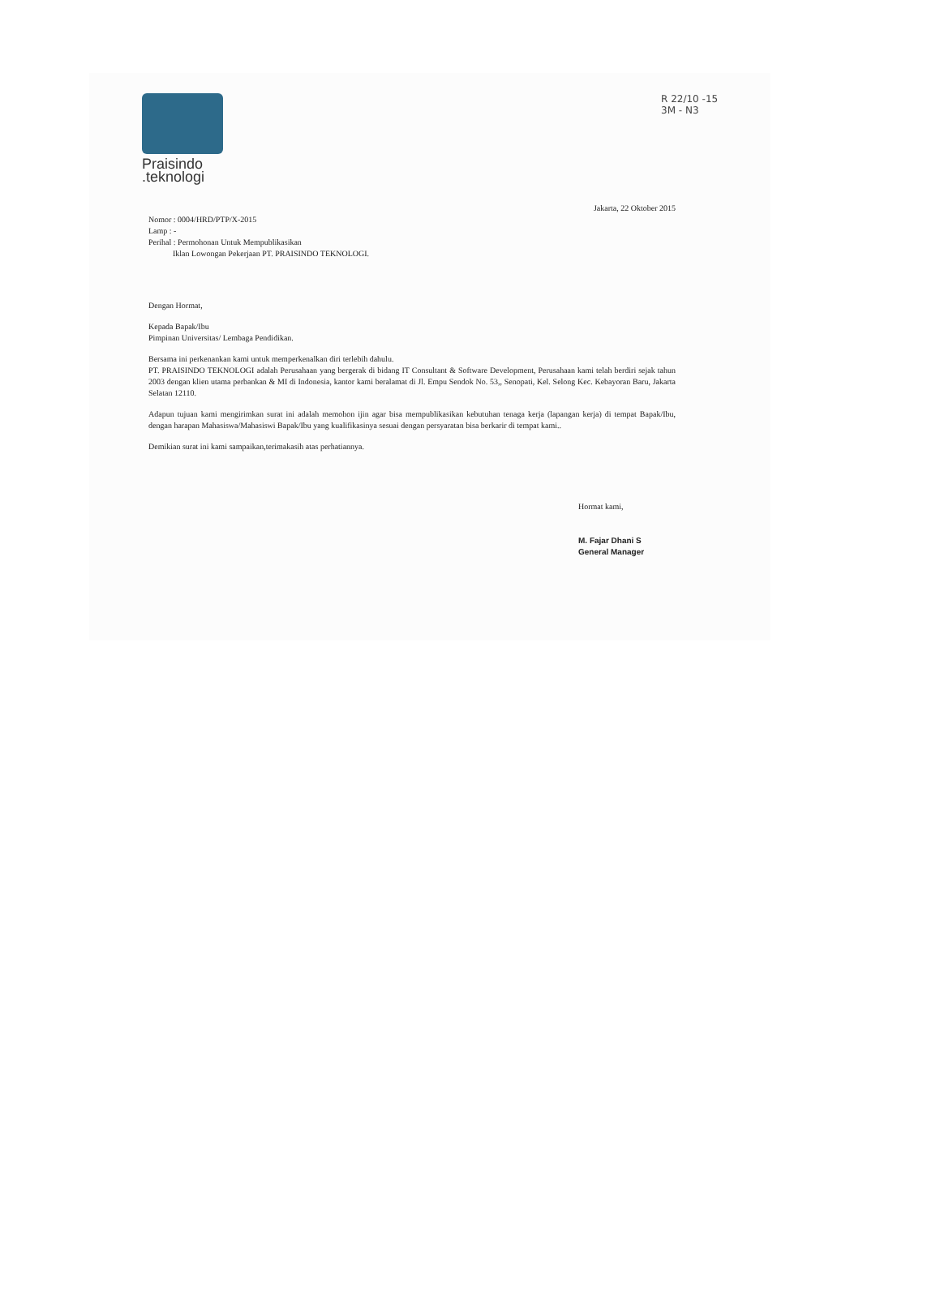Praisindo
.teknologi
R 22/10 -15
3M - N3
Jakarta, 22 Oktober 2015
Nomor : 0004/HRD/PTP/X-2015
Lamp : -
Perihal : Permohonan Untuk Mempublikasikan
Iklan Lowongan Pekerjaan PT. PRAISINDO TEKNOLOGI.
Dengan Hormat,
Kepada Bapak/Ibu
Pimpinan Universitas/ Lembaga Pendidikan.
Bersama ini perkenankan kami untuk memperkenalkan diri terlebih dahulu.
PT. PRAISINDO TEKNOLOGI adalah Perusahaan yang bergerak di bidang IT Consultant & Software Development, Perusahaan kami telah berdiri sejak tahun 2003 dengan klien utama perbankan & MI di Indonesia, kantor kami beralamat di Jl. Empu Sendok No. 53,, Senopati, Kel. Selong Kec. Kebayoran Baru, Jakarta Selatan 12110.
Adapun tujuan kami mengirimkan surat ini adalah memohon ijin agar bisa mempublikasikan kebutuhan tenaga kerja (lapangan kerja) di tempat Bapak/Ibu, dengan harapan Mahasiswa/Mahasiswi Bapak/Ibu yang kualifikasinya sesuai dengan persyaratan bisa berkarir di tempat kami..
Demikian surat ini kami sampaikan,terimakasih atas perhatiannya.
Hormat kami,
M. Fajar Dhani S
General Manager